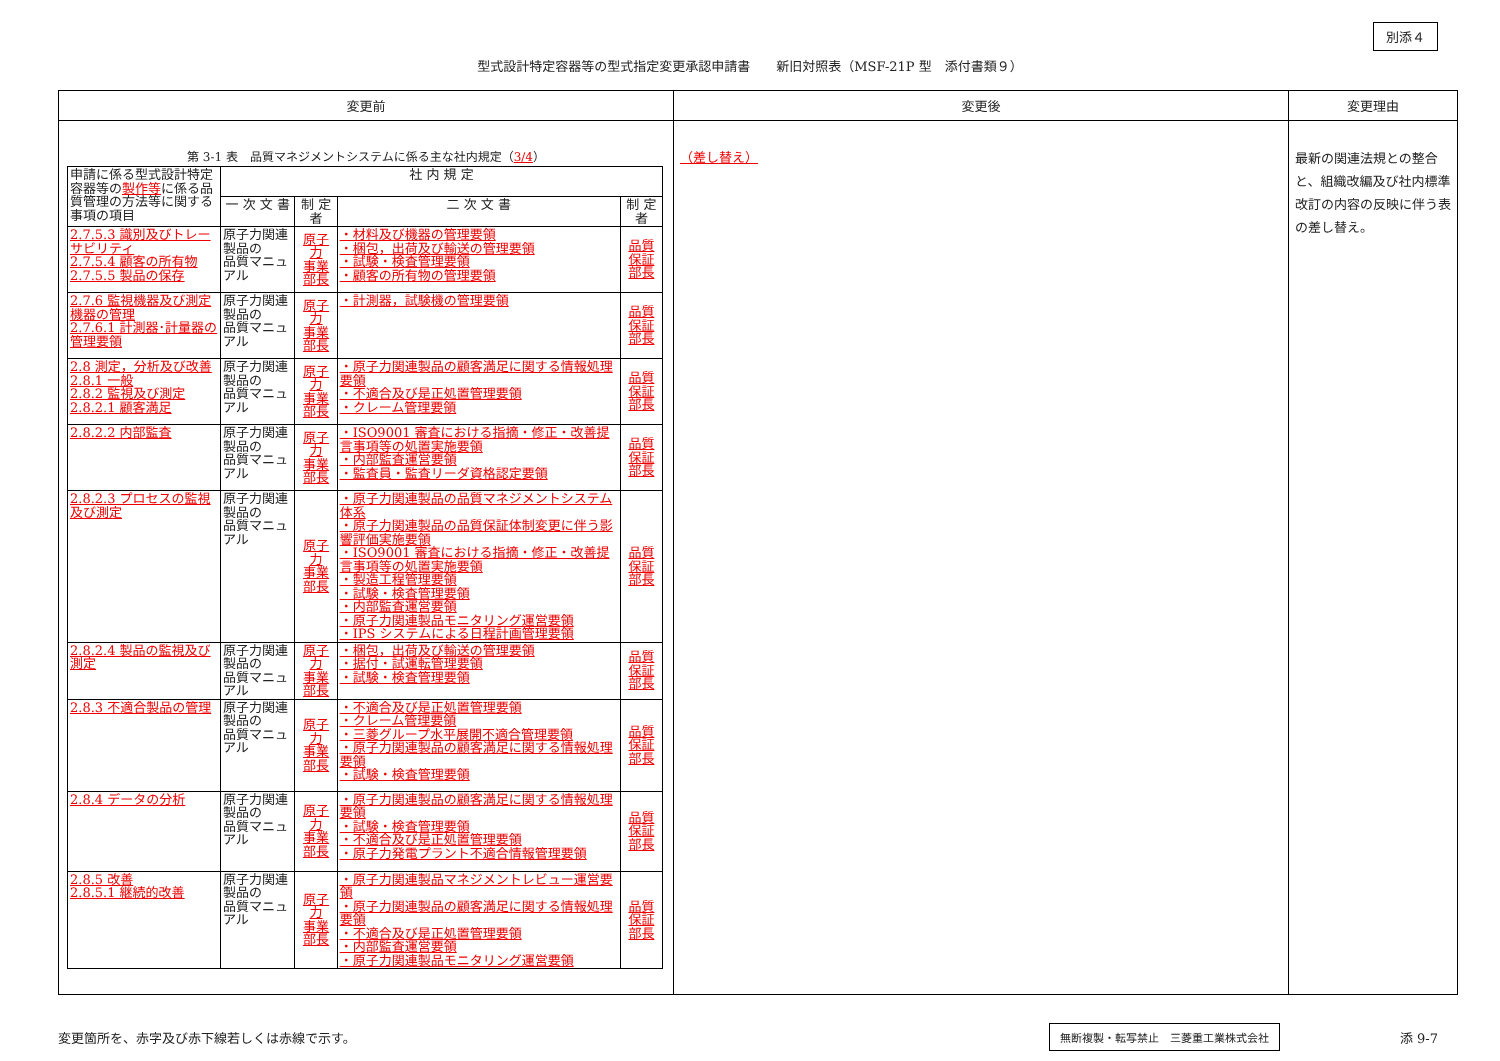別添４
型式設計特定容器等の型式指定変更承認申請書　　新旧対照表（MSF-21P 型　添付書類９）
| 変更前 | 変更後 | 変更理由 |
| --- | --- | --- |
| 第 3-1 表 品質マネジメントシステムに係る主な社内規定（ 3/4 ） / 申請に係る型式設計特定容器等の 製作等 に係る品質管理の方法等に関する事項の項目 / 社 内 規 定 / / / / / --- / --- / --- / --- / --- / / / 一 次 文 書 / 制 定 者 / 二 次 文 書 / 制 定 者 / / 2.7.5.3 識別及びトレーサビリティ 2.7.5.4 顧客の所有物 2.7.5.5 製品の保存 / 原子力関連製品の 品質マニュアル / 原子力 事業部長 / ・材料及び機器の管理要領 ・梱包，出荷及び輸送の管理要領 ・試験・検査管理要領 ・顧客の所有物の管理要領 / 品質保証 部長 / / 2.7.6 監視機器及び測定機器の管理 2.7.6.1 計測器･計量器の管理要領 / 原子力関連製品の 品質マニュアル / 原子力 事業部長 / ・計測器，試験機の管理要領 / 品質保証 部長 / / 2.8 測定，分析及び改善 2.8.1 一般 2.8.2 監視及び測定 2.8.2.1 顧客満足 / 原子力関連製品の 品質マニュアル / 原子力 事業部長 / ・原子力関連製品の顧客満足に関する情報処理要領 ・不適合及び是正処置管理要領 ・クレーム管理要領 / 品質保証 部長 / / 2.8.2.2 内部監査 / 原子力関連製品の 品質マニュアル / 原子力 事業部長 / ・ISO9001 審査における指摘・修正・改善提言事項等の処置実施要領 ・内部監査運営要領 ・監査員・監査リーダ資格認定要領 / 品質保証 部長 / / 2.8.2.3 プロセスの監視及び測定 / 原子力関連製品の 品質マニュアル / 原子力 事業部長 / ・原子力関連製品の品質マネジメントシステム体系 ・原子力関連製品の品質保証体制変更に伴う影響評価実施要領 ・ISO9001 審査における指摘・修正・改善提言事項等の処置実施要領 ・製造工程管理要領 ・試験・検査管理要領 ・内部監査運営要領 ・原子力関連製品モニタリング運営要領 ・IPS システムによる日程計画管理要領 / 品質保証 部長 / / 2.8.2.4 製品の監視及び測定 / 原子力関連製品の 品質マニュアル / 原子力 事業部長 / ・梱包，出荷及び輸送の管理要領 ・据付・試運転管理要領 ・試験・検査管理要領 / 品質保証 部長 / / 2.8.3 不適合製品の管理 / 原子力関連製品の 品質マニュアル / 原子力 事業部長 / ・不適合及び是正処置管理要領 ・クレーム管理要領 ・三菱グループ水平展開不適合管理要領 ・原子力関連製品の顧客満足に関する情報処理要領 ・試験・検査管理要領 / 品質保証 部長 / / 2.8.4 データの分析 / 原子力関連製品の 品質マニュアル / 原子力 事業部長 / ・原子力関連製品の顧客満足に関する情報処理要領 ・試験・検査管理要領 ・不適合及び是正処置管理要領 ・原子力発電プラント不適合情報管理要領 / 品質保証 部長 / / 2.8.5 改善 2.8.5.1 継続的改善 / 原子力関連製品の 品質マニュアル / 原子力 事業部長 / ・原子力関連製品マネジメントレビュー運営要領 ・原子力関連製品の顧客満足に関する情報処理要領 ・不適合及び是正処置管理要領 ・内部監査運営要領 ・原子力関連製品モニタリング運営要領 / 品質保証 部長 / | （差し替え） | 最新の関連法規との整合と、組織改編及び社内標準改訂の内容の反映に伴う表の差し替え。 |
変更箇所を、赤字及び赤下線若しくは赤線で示す。 無断複製・転写禁止　三菱重工業株式会社 添 9-7